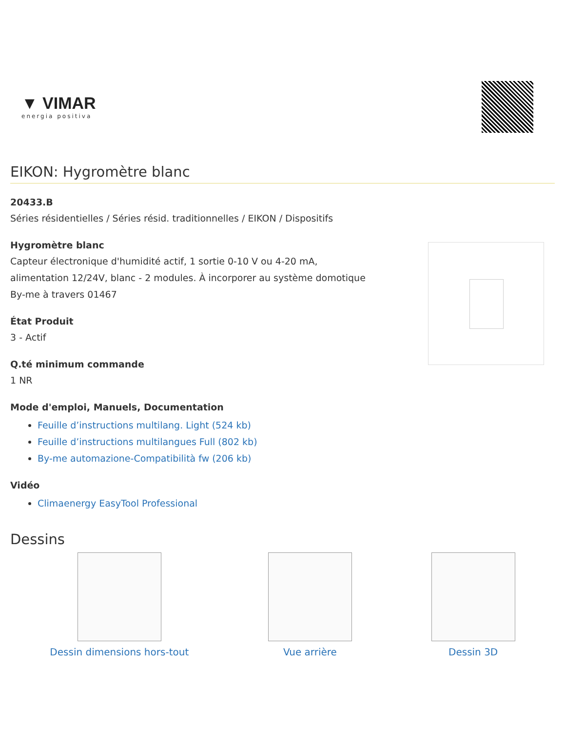▼ VIMAR
energia positiva
EIKON: Hygromètre blanc
20433.B
Séries résidentielles / Séries résid. traditionnelles / EIKON / Dispositifs
Hygromètre blanc
Capteur électronique d'humidité actif, 1 sortie 0-10 V ou 4-20 mA,
alimentation 12/24V, blanc - 2 modules. À incorporer au système domotique
By-me à travers 01467
État Produit
3 - Actif
Q.té minimum commande
1 NR
Mode d'emploi, Manuels, Documentation
Feuille d’instructions multilang. Light (524 kb)
Feuille d’instructions multilangues Full (802 kb)
By-me automazione-Compatibilità fw (206 kb)
Vidéo
Climaenergy EasyTool Professional
Dessins
Dessin dimensions hors-tout Vue arrière Dessin 3D